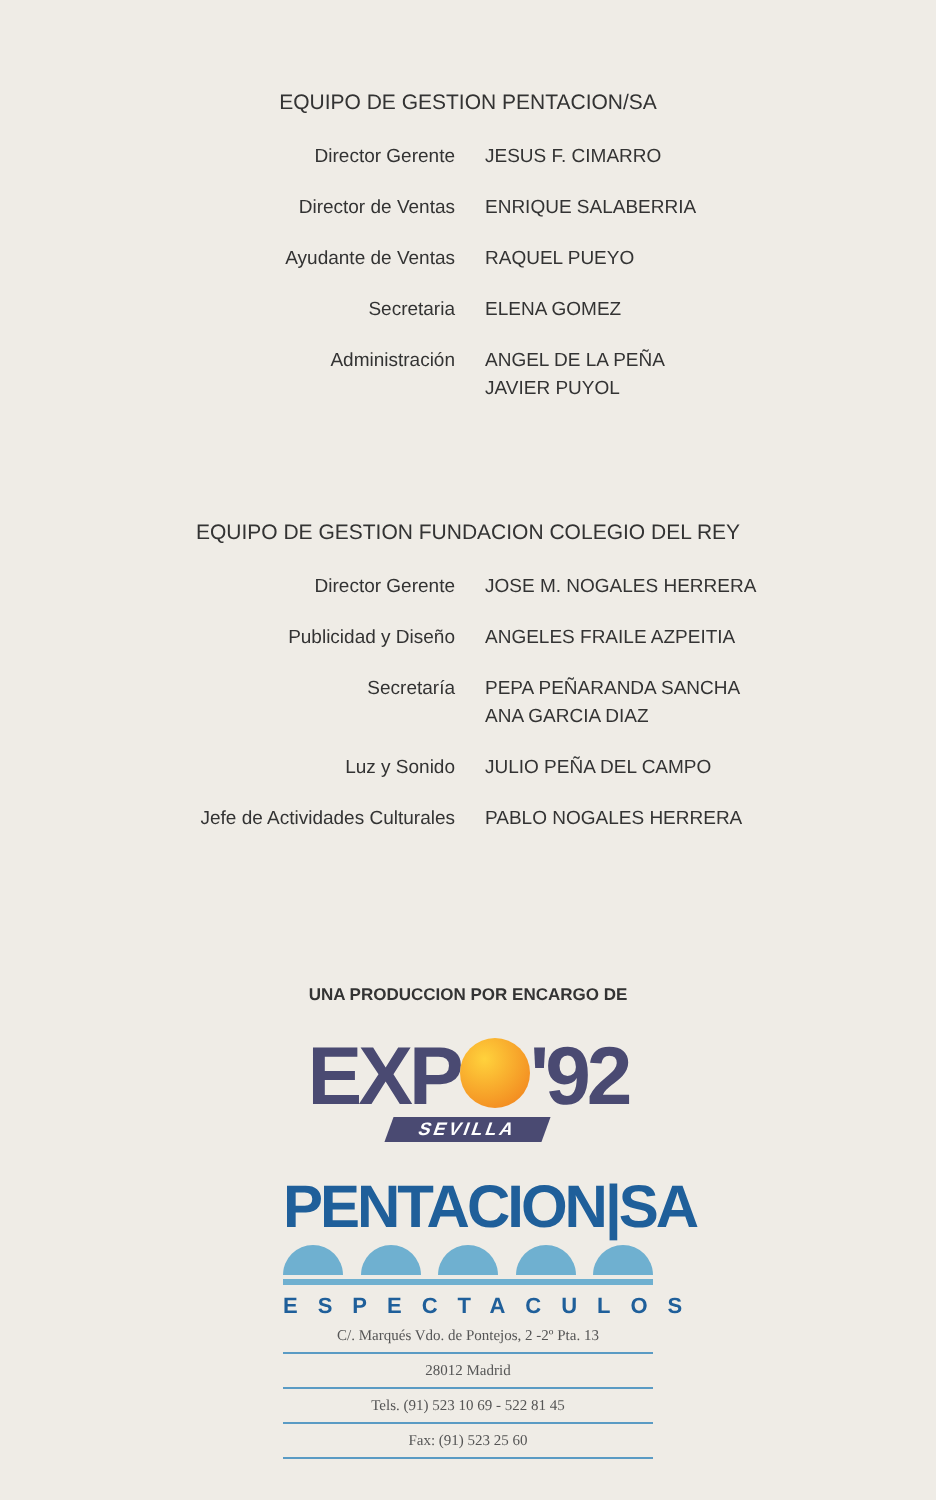EQUIPO DE GESTION PENTACION/SA
| Director Gerente | JESUS F. CIMARRO |
| Director de Ventas | ENRIQUE SALABERRIA |
| Ayudante de Ventas | RAQUEL PUEYO |
| Secretaria | ELENA GOMEZ |
| Administración | ANGEL DE LA PEÑA JAVIER PUYOL |
EQUIPO DE GESTION FUNDACION COLEGIO DEL REY
| Director Gerente | JOSE M. NOGALES HERRERA |
| Publicidad y Diseño | ANGELES FRAILE AZPEITIA |
| Secretaría | PEPA PEÑARANDA SANCHA ANA GARCIA DIAZ |
| Luz y Sonido | JULIO PEÑA DEL CAMPO |
| Jefe de Actividades Culturales | PABLO NOGALES HERRERA |
UNA PRODUCCION POR ENCARGO DE
EXP '92
SEVILLA
PENTACION|SA
ESPECTACULOS
C/. Marqués Vdo. de Pontejos, 2 -2º Pta. 13
28012 Madrid
Tels. (91) 523 10 69 - 522 81 45
Fax: (91) 523 25 60